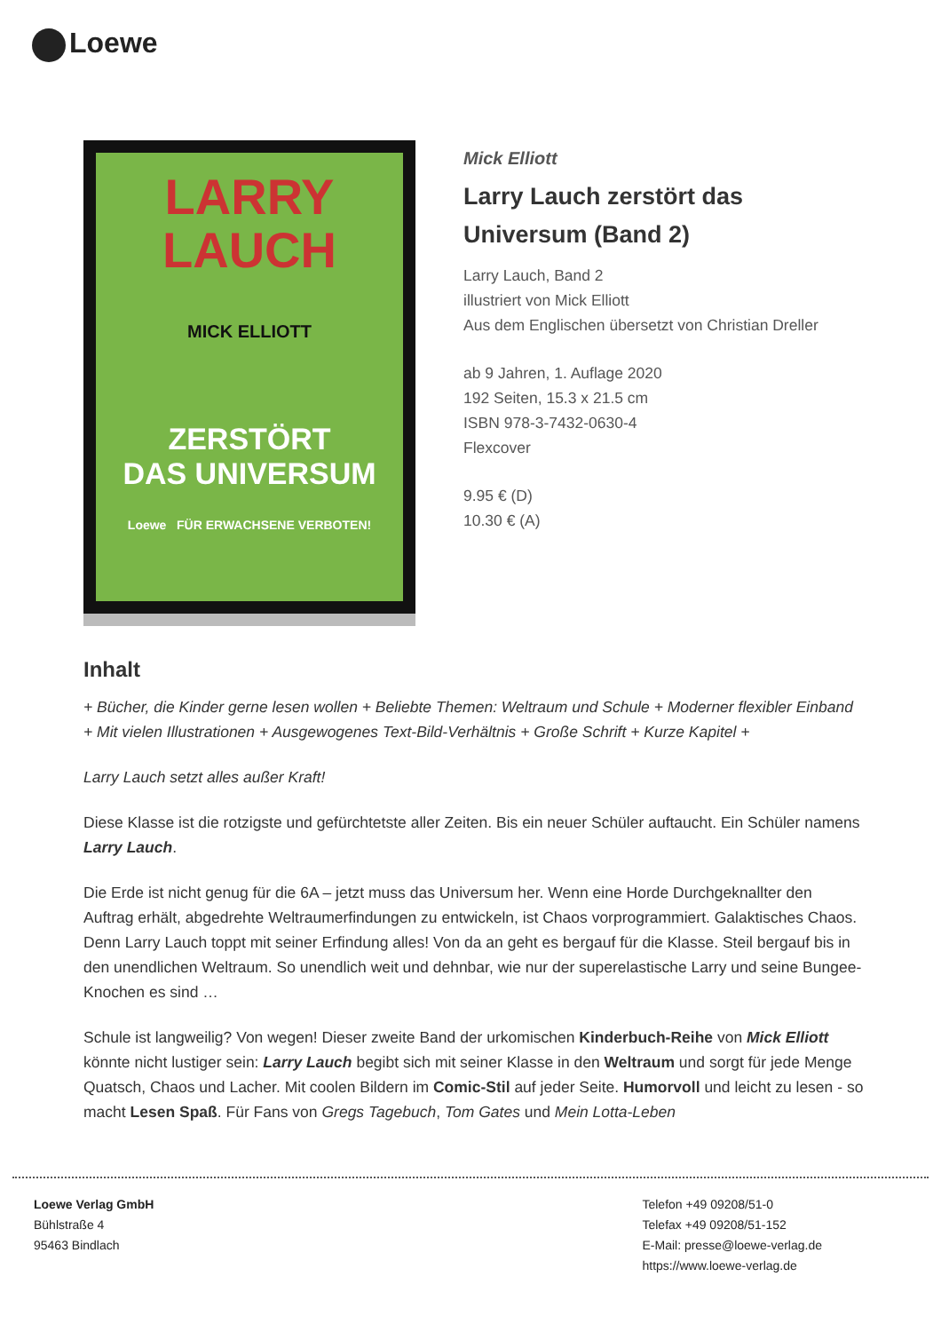Loewe
LARRY
LAUCH
MICK ELLIOTT
ZERSTÖRT
DAS UNIVERSUM
Loewe FÜR ERWACHSENE VERBOTEN!
Mick Elliott
Larry Lauch zerstört das
Universum (Band 2)
Larry Lauch, Band 2
illustriert von Mick Elliott
Aus dem Englischen übersetzt von Christian Dreller
ab 9 Jahren, 1. Auflage 2020
192 Seiten, 15.3 x 21.5 cm
ISBN 978-3-7432-0630-4
Flexcover
9.95 € (D)
10.30 € (A)
Inhalt
+ Bücher, die Kinder gerne lesen wollen + Beliebte Themen: Weltraum und Schule + Moderner flexibler Einband + Mit vielen Illustrationen + Ausgewogenes Text-Bild-Verhältnis + Große Schrift + Kurze Kapitel +
Larry Lauch setzt alles außer Kraft!
Diese Klasse ist die rotzigste und gefürchtetste aller Zeiten. Bis ein neuer Schüler auftaucht. Ein Schüler namens Larry Lauch.
Die Erde ist nicht genug für die 6A – jetzt muss das Universum her. Wenn eine Horde Durchgeknallter den Auftrag erhält, abgedrehte Weltraumerfindungen zu entwickeln, ist Chaos vorprogrammiert. Galaktisches Chaos. Denn Larry Lauch toppt mit seiner Erfindung alles! Von da an geht es bergauf für die Klasse. Steil bergauf bis in den unendlichen Weltraum. So unendlich weit und dehnbar, wie nur der superelastische Larry und seine Bungee-Knochen es sind …
Schule ist langweilig? Von wegen! Dieser zweite Band der urkomischen Kinderbuch-Reihe von Mick Elliott könnte nicht lustiger sein: Larry Lauch begibt sich mit seiner Klasse in den Weltraum und sorgt für jede Menge Quatsch, Chaos und Lacher. Mit coolen Bildern im Comic-Stil auf jeder Seite. Humorvoll und leicht zu lesen - so macht Lesen Spaß. Für Fans von Gregs Tagebuch, Tom Gates und Mein Lotta-Leben
Loewe Verlag GmbH
Bühlstraße 4
95463 Bindlach
Telefon +49 09208/51-0
Telefax +49 09208/51-152
E-Mail: presse@loewe-verlag.de
https://www.loewe-verlag.de